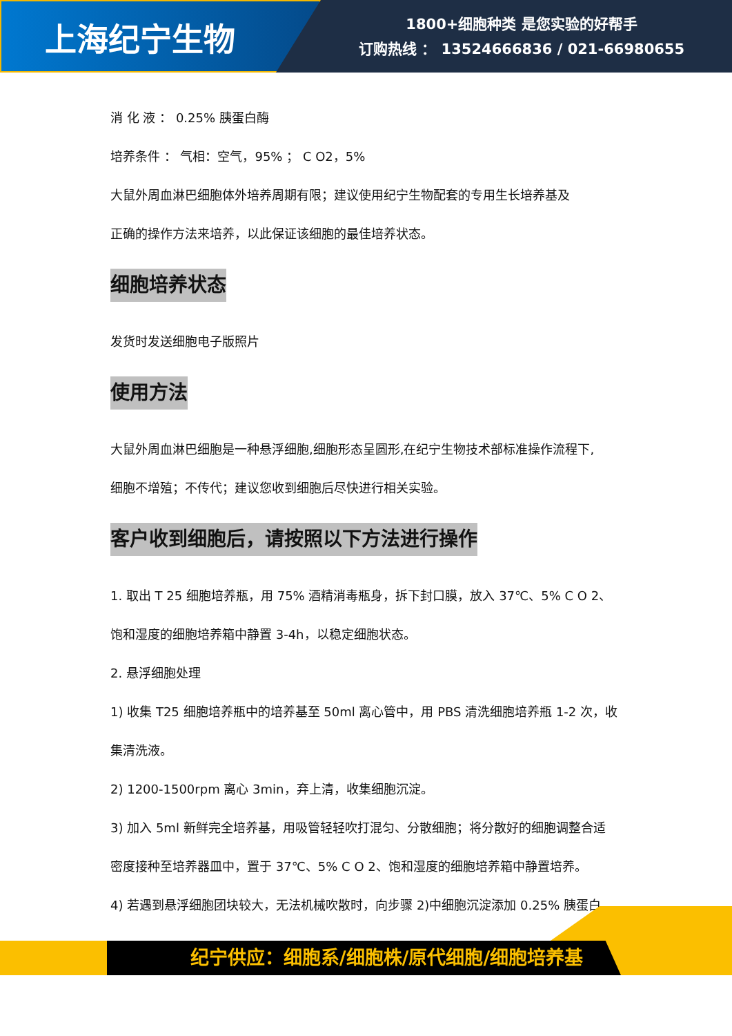上海纪宁生物
1800+细胞种类 是您实验的好帮手
订购热线 ： 13524666836 / 021-66980655
消 化 液 ： 0.25% 胰蛋白酶
培养条件 ： 气相：空气，95% ； C O2，5%
大鼠外周血淋巴细胞体外培养周期有限；建议使用纪宁生物配套的专用生长培养基及
正确的操作方法来培养，以此保证该细胞的最佳培养状态。
细胞培养状态
发货时发送细胞电子版照片
使用方法
大鼠外周血淋巴细胞是一种悬浮细胞,细胞形态呈圆形,在纪宁生物技术部标准操作流程下,
细胞不增殖；不传代；建议您收到细胞后尽快进行相关实验。
客户收到细胞后，请按照以下方法进行操作
1. 取出 T 25 细胞培养瓶，用 75% 酒精消毒瓶身，拆下封口膜，放入 37℃、5% C O 2、
饱和湿度的细胞培养箱中静置 3-4h，以稳定细胞状态。
2. 悬浮细胞处理
1) 收集 T25 细胞培养瓶中的培养基至 50ml 离心管中，用 PBS 清洗细胞培养瓶 1-2 次，收
集清洗液。
2) 1200-1500rpm 离心 3min，弃上清，收集细胞沉淀。
3) 加入 5ml 新鲜完全培养基，用吸管轻轻吹打混匀、分散细胞；将分散好的细胞调整合适
密度接种至培养器皿中，置于 37℃、5% C O 2、饱和湿度的细胞培养箱中静置培养。
4) 若遇到悬浮细胞团块较大，无法机械吹散时，向步骤 2)中细胞沉淀添加 0.25% 胰蛋白
纪宁供应：细胞系/细胞株/原代细胞/细胞培养基